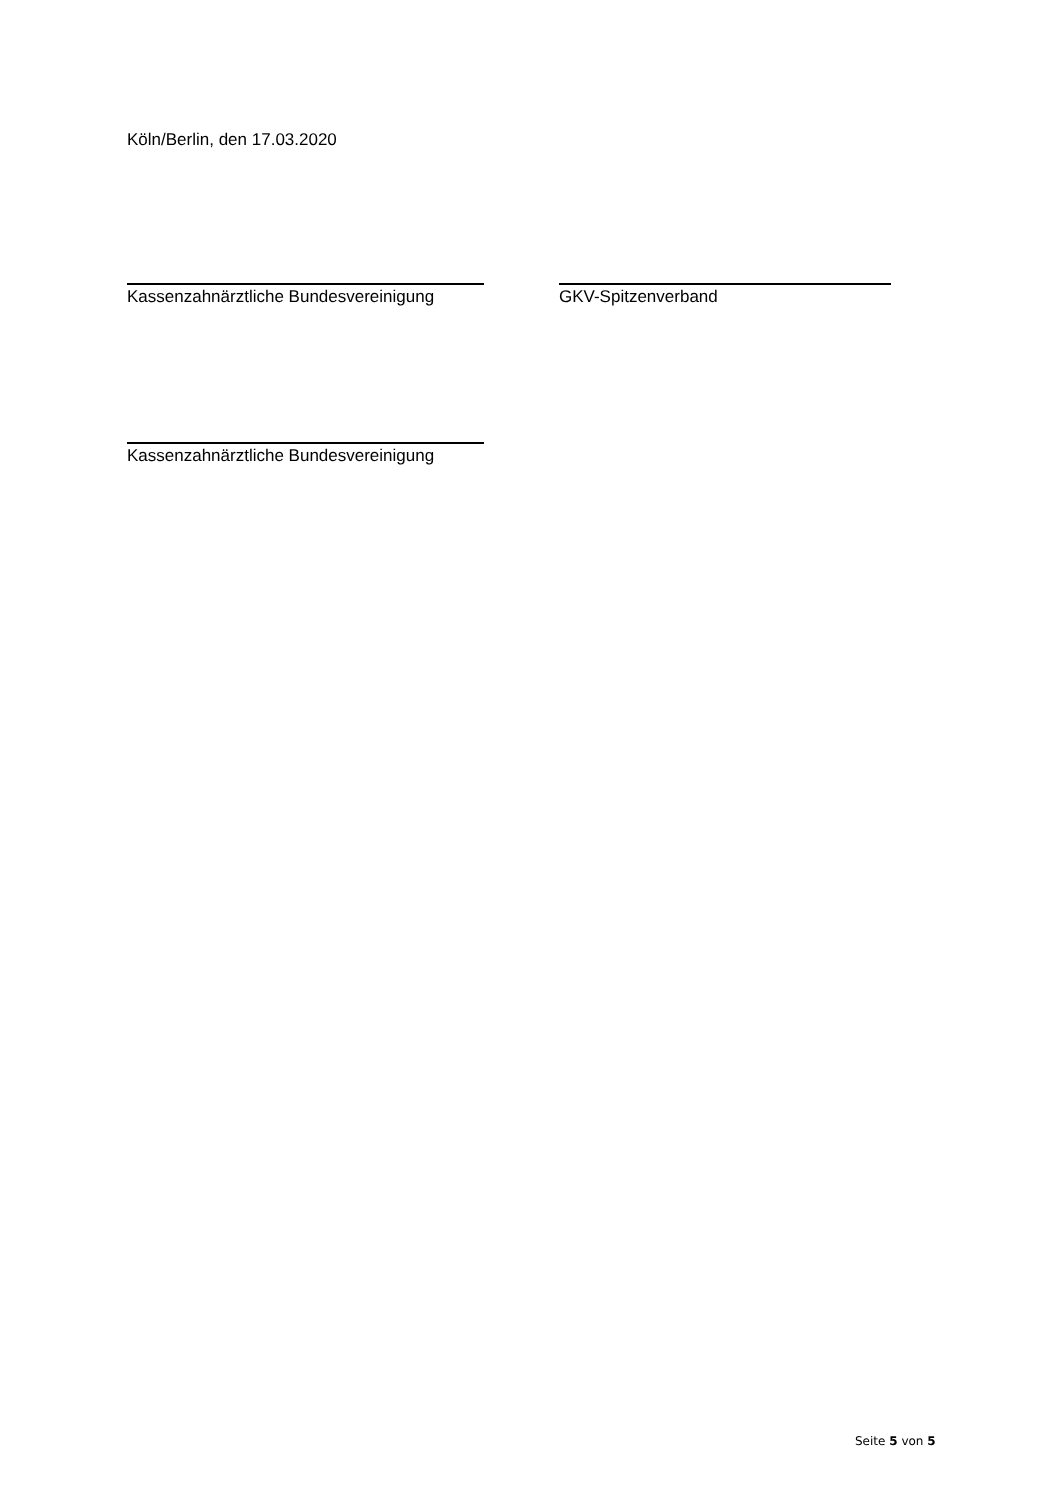Köln/Berlin, den 17.03.2020
Kassenzahnärztliche Bundesvereinigung
GKV-Spitzenverband
Kassenzahnärztliche Bundesvereinigung
Seite 5 von 5